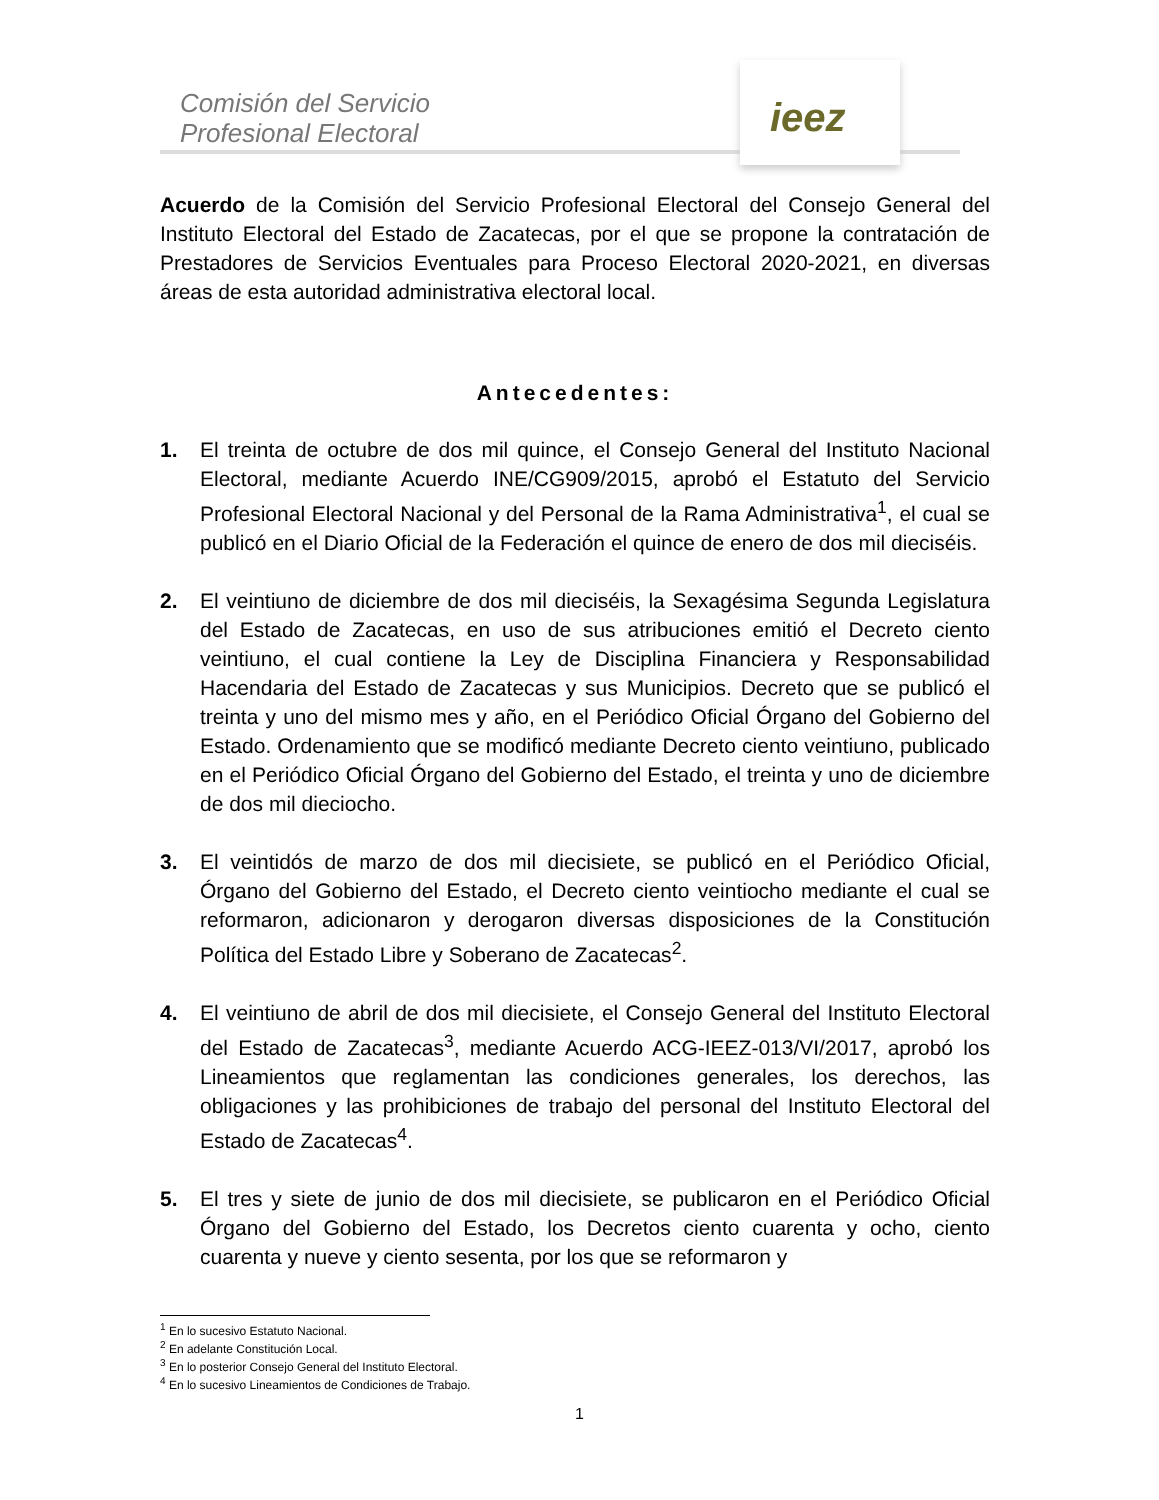Comisión del Servicio
Profesional Electoral
ieez
Acuerdo de la Comisión del Servicio Profesional Electoral del Consejo General del Instituto Electoral del Estado de Zacatecas, por el que se propone la contratación de Prestadores de Servicios Eventuales para Proceso Electoral 2020-2021, en diversas áreas de esta autoridad administrativa electoral local.
Antecedentes:
1. El treinta de octubre de dos mil quince, el Consejo General del Instituto Nacional Electoral, mediante Acuerdo INE/CG909/2015, aprobó el Estatuto del Servicio Profesional Electoral Nacional y del Personal de la Rama Administrativa<sup>1</sup>, el cual se publicó en el Diario Oficial de la Federación el quince de enero de dos mil dieciséis.
2. El veintiuno de diciembre de dos mil dieciséis, la Sexagésima Segunda Legislatura del Estado de Zacatecas, en uso de sus atribuciones emitió el Decreto ciento veintiuno, el cual contiene la Ley de Disciplina Financiera y Responsabilidad Hacendaria del Estado de Zacatecas y sus Municipios. Decreto que se publicó el treinta y uno del mismo mes y año, en el Periódico Oficial Órgano del Gobierno del Estado. Ordenamiento que se modificó mediante Decreto ciento veintiuno, publicado en el Periódico Oficial Órgano del Gobierno del Estado, el treinta y uno de diciembre de dos mil dieciocho.
3. El veintidós de marzo de dos mil diecisiete, se publicó en el Periódico Oficial, Órgano del Gobierno del Estado, el Decreto ciento veintiocho mediante el cual se reformaron, adicionaron y derogaron diversas disposiciones de la Constitución Política del Estado Libre y Soberano de Zacatecas<sup>2</sup>.
4. El veintiuno de abril de dos mil diecisiete, el Consejo General del Instituto Electoral del Estado de Zacatecas<sup>3</sup>, mediante Acuerdo ACG-IEEZ-013/VI/2017, aprobó los Lineamientos que reglamentan las condiciones generales, los derechos, las obligaciones y las prohibiciones de trabajo del personal del Instituto Electoral del Estado de Zacatecas<sup>4</sup>.
5. El tres y siete de junio de dos mil diecisiete, se publicaron en el Periódico Oficial Órgano del Gobierno del Estado, los Decretos ciento cuarenta y ocho, ciento cuarenta y nueve y ciento sesenta, por los que se reformaron y
<sup>1</sup> En lo sucesivo Estatuto Nacional.
<sup>2</sup> En adelante Constitución Local.
<sup>3</sup> En lo posterior Consejo General del Instituto Electoral.
<sup>4</sup> En lo sucesivo Lineamientos de Condiciones de Trabajo.
1